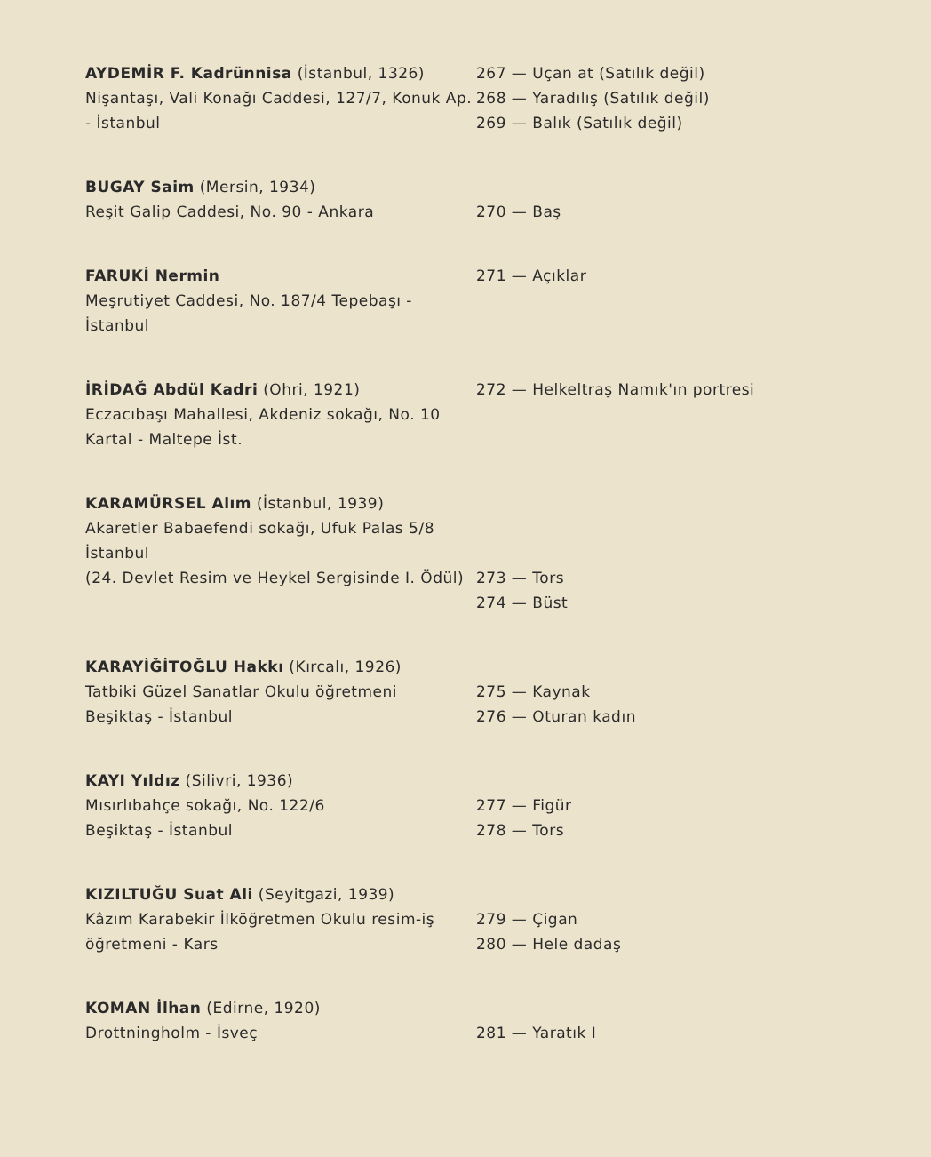AYDEMİR F. Kadrünnisa (İstanbul, 1326)
Nişantaşı, Vali Konağı Caddesi, 127/7, Konuk Ap. - İstanbul
267 — Uçan at (Satılık değil)
268 — Yaradılış (Satılık değil)
269 — Balık (Satılık değil)
BUGAY Saim (Mersin, 1934)
Reşit Galip Caddesi, No. 90 - Ankara
270 — Baş
FARUKİ Nermin
Meşrutiyet Caddesi, No. 187/4 Tepebaşı - İstanbul
271 — Açıklar
İRİDAĞ Abdül Kadri (Ohri, 1921)
Eczacıbaşı Mahallesi, Akdeniz sokağı, No. 10 Kartal - Maltepe İst.
272 — Helkeltraş Namık'ın portresi
KARAMÜRSEL Alım (İstanbul, 1939)
Akaretler Babaefendi sokağı, Ufuk Palas 5/8 İstanbul
(24. Devlet Resim ve Heykel Sergisinde I. Ödül)
273 — Tors
274 — Büst
KARAYİĞİTOĞLU Hakkı (Kırcalı, 1926)
Tatbiki Güzel Sanatlar Okulu öğretmeni
Beşiktaş - İstanbul
275 — Kaynak
276 — Oturan kadın
KAYI Yıldız (Silivri, 1936)
Mısırlıbahçe sokağı, No. 122/6
Beşiktaş - İstanbul
277 — Figür
278 — Tors
KIZILTUĞU Suat Ali (Seyitgazi, 1939)
Kâzım Karabekir İlköğretmen Okulu resim-iş öğretmeni - Kars
279 — Çigan
280 — Hele dadaş
KOMAN İlhan (Edirne, 1920)
Drottningholm - İsveç
281 — Yaratık I